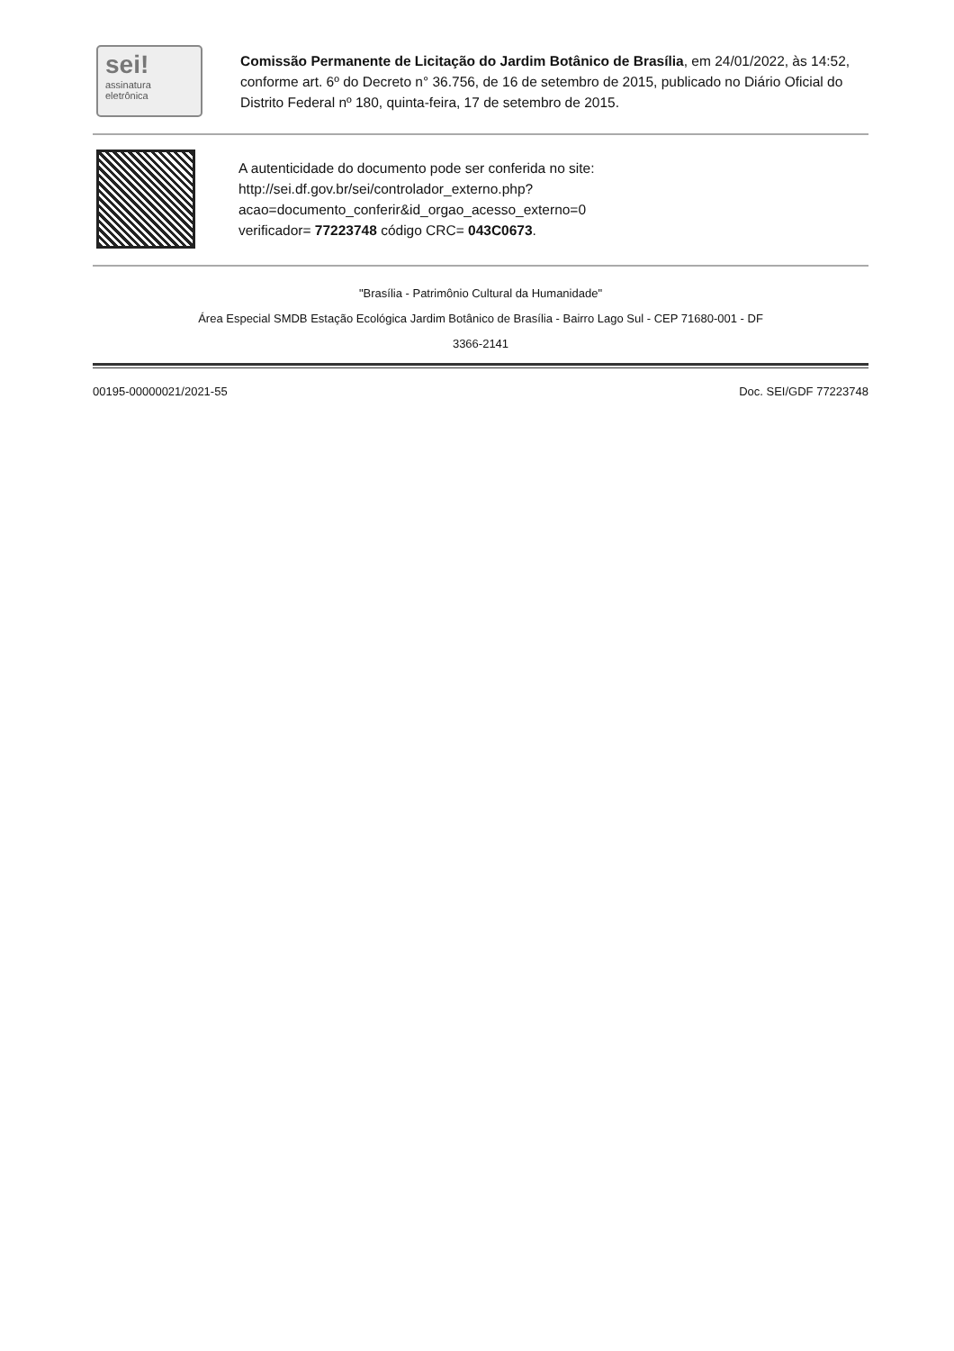sei!
assinatura
eletrônica
Comissão Permanente de Licitação do Jardim Botânico de Brasília, em 24/01/2022, às 14:52, conforme art. 6º do Decreto n° 36.756, de 16 de setembro de 2015, publicado no Diário Oficial do Distrito Federal nº 180, quinta-feira, 17 de setembro de 2015.
A autenticidade do documento pode ser conferida no site:
http://sei.df.gov.br/sei/controlador_externo.php?
acao=documento_conferir&id_orgao_acesso_externo=0
verificador= 77223748 código CRC= 043C0673.
"Brasília - Patrimônio Cultural da Humanidade"
Área Especial SMDB Estação Ecológica Jardim Botânico de Brasília - Bairro Lago Sul - CEP 71680-001 - DF
3366-2141
00195-00000021/2021-55 Doc. SEI/GDF 77223748